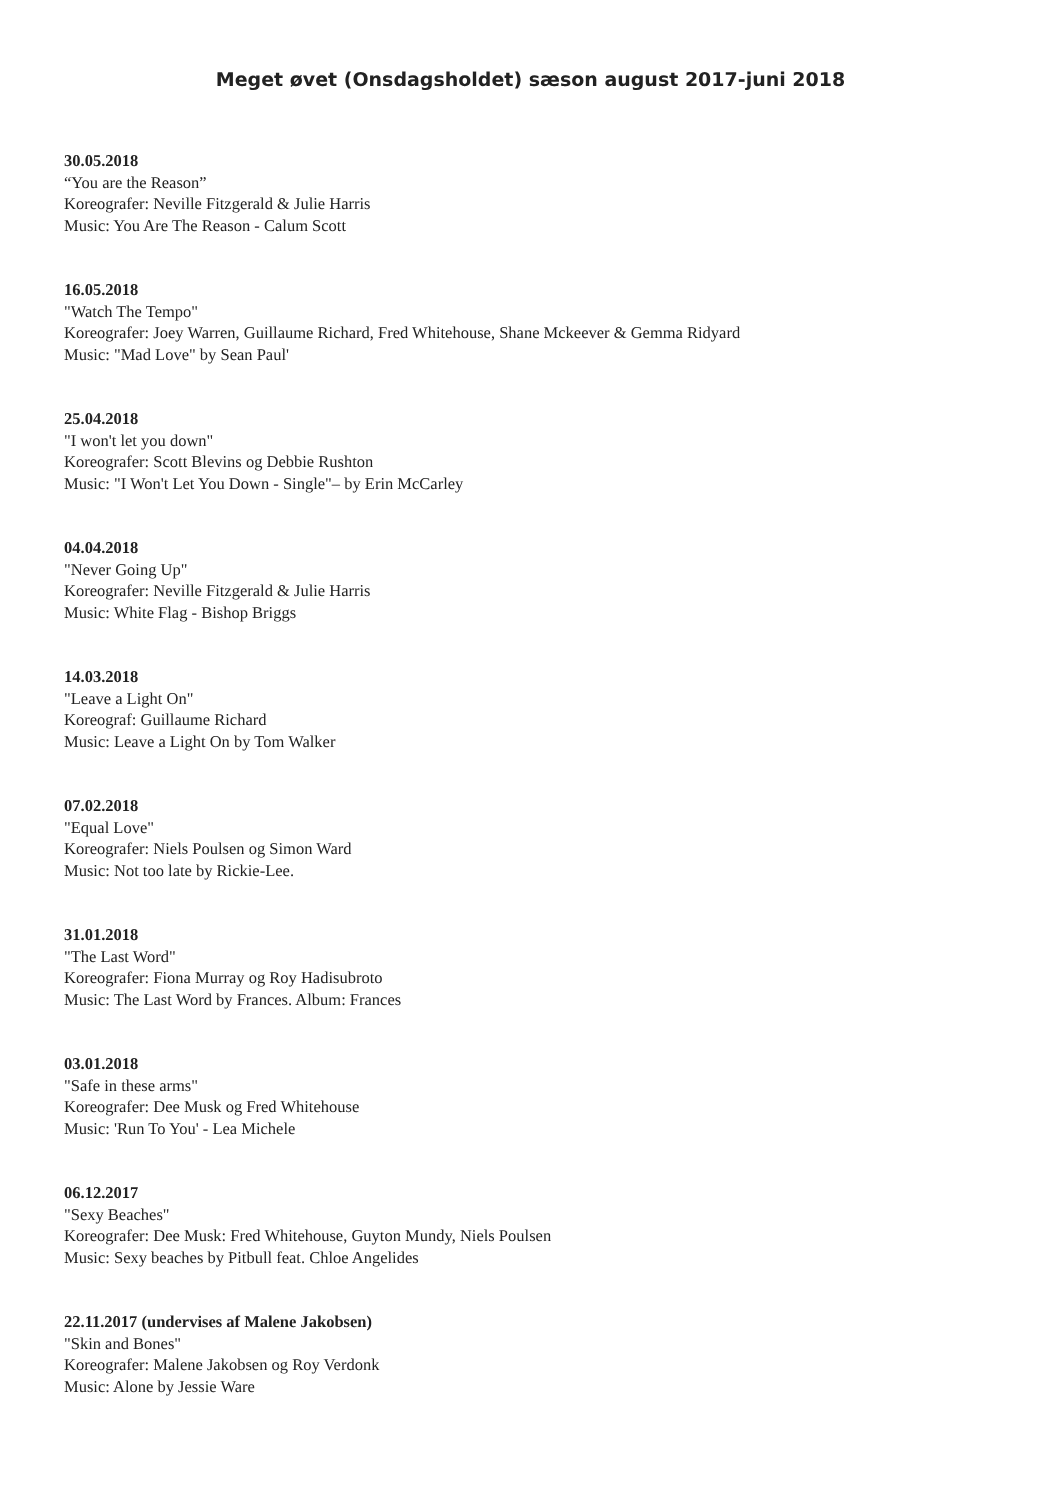Meget øvet (Onsdagsholdet) sæson august 2017-juni 2018
30.05.2018
“You are the Reason”
Koreografer: Neville Fitzgerald & Julie Harris
Music: You Are The Reason - Calum Scott
16.05.2018
"Watch The Tempo"
Koreografer: Joey Warren, Guillaume Richard, Fred Whitehouse, Shane Mckeever & Gemma Ridyard
Music: "Mad Love" by Sean Paul'
25.04.2018
"I won't let you down"
Koreografer: Scott Blevins og Debbie Rushton
Music: "I Won't Let You Down - Single"– by Erin McCarley
04.04.2018
"Never Going Up"
Koreografer: Neville Fitzgerald & Julie Harris
Music: White Flag - Bishop Briggs
14.03.2018
"Leave a Light On"
Koreograf: Guillaume Richard
Music: Leave a Light On by Tom Walker
07.02.2018
"Equal Love"
Koreografer: Niels Poulsen og Simon Ward
Music: Not too late by Rickie-Lee.
31.01.2018
"The Last Word"
Koreografer: Fiona Murray og Roy Hadisubroto
Music: The Last Word by Frances. Album: Frances
03.01.2018
"Safe in these arms"
Koreografer: Dee Musk og Fred Whitehouse
Music: 'Run To You' - Lea Michele
06.12.2017
"Sexy Beaches"
Koreografer: Dee Musk: Fred Whitehouse, Guyton Mundy, Niels Poulsen
Music: Sexy beaches by Pitbull feat. Chloe Angelides
22.11.2017 (undervises af Malene Jakobsen)
"Skin and Bones"
Koreografer: Malene Jakobsen og Roy Verdonk
Music: Alone by Jessie Ware